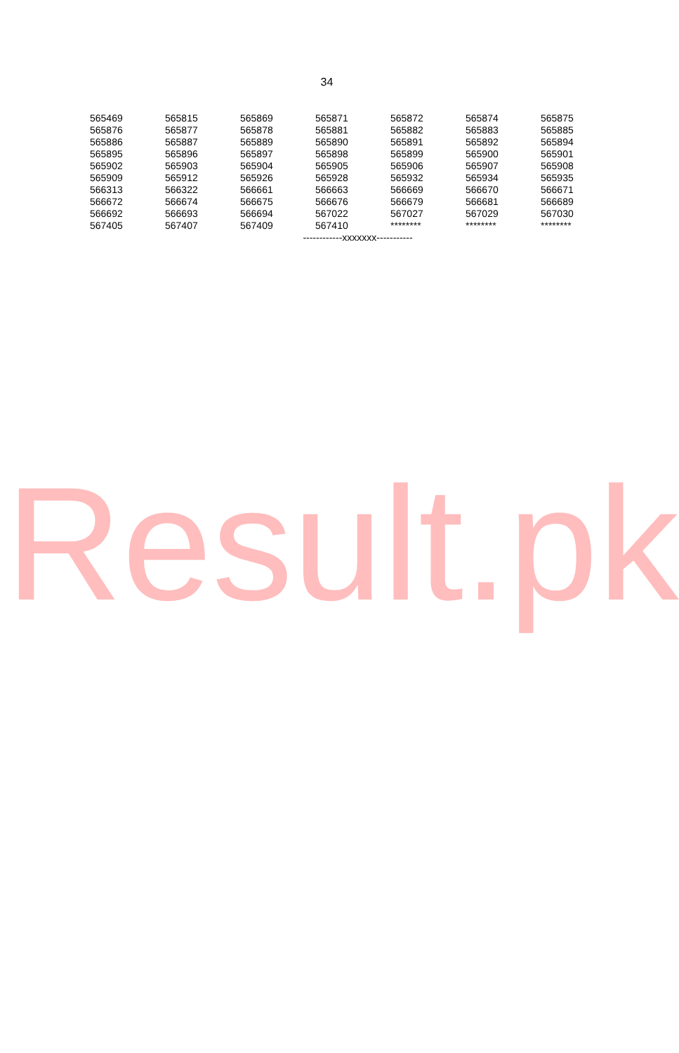34
| 565469 | 565815 | 565869 | 565871 | 565872 | 565874 | 565875 |
| 565876 | 565877 | 565878 | 565881 | 565882 | 565883 | 565885 |
| 565886 | 565887 | 565889 | 565890 | 565891 | 565892 | 565894 |
| 565895 | 565896 | 565897 | 565898 | 565899 | 565900 | 565901 |
| 565902 | 565903 | 565904 | 565905 | 565906 | 565907 | 565908 |
| 565909 | 565912 | 565926 | 565928 | 565932 | 565934 | 565935 |
| 566313 | 566322 | 566661 | 566663 | 566669 | 566670 | 566671 |
| 566672 | 566674 | 566675 | 566676 | 566679 | 566681 | 566689 |
| 566692 | 566693 | 566694 | 567022 | 567027 | 567029 | 567030 |
| 567405 | 567407 | 567409 | 567410 | ******** | ******** | ******** |
------------xxxxxxx-----------
Result.pk